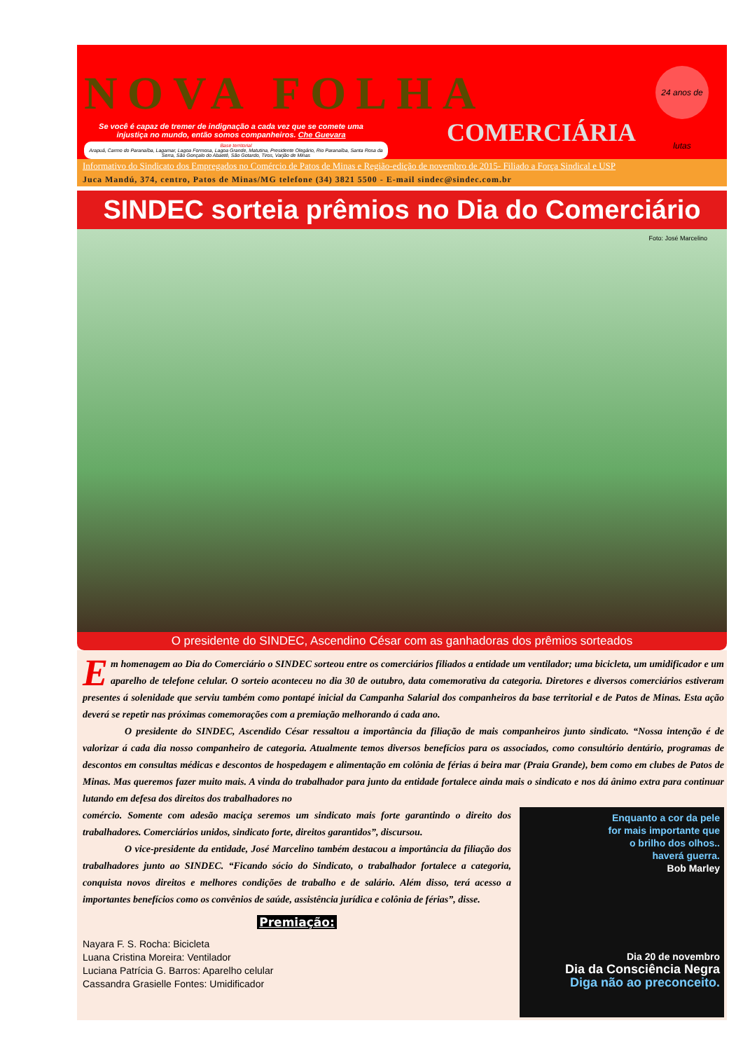NOVA FOLHA
24 anos de lutas
Se você é capaz de tremer de indignação a cada vez que se comete uma injustiça no mundo, então somos companheiros. Che Guevara
Base territorial
Arapuá, Carmo do Paranaíba, Lagamar, Lagoa Formosa, Lagoa Grande, Matutina, Presidente Olegário, Rio Paranaíba, Santa Rosa da Serra, São Gonçalo do Abaeté, São Gotardo, Tiros, Varjão de Minas
COMERCIÁRIA
Informativo do Sindicato dos Empregados no Comércio de Patos de Minas e Região-edição de novembro de 2015- Filiado a Força Sindical e USP
Juca Mandú, 374, centro, Patos de Minas/MG telefone (34) 3821 5500 - E-mail sindec@sindec.com.br
SINDEC sorteia prêmios no Dia do Comerciário
Foto: José Marcelino
O presidente do SINDEC, Ascendino César com as ganhadoras dos prêmios sorteados
Em homenagem ao Dia do Comerciário o SINDEC sorteou entre os comerciários filiados a entidade um ventilador; uma bicicleta, um umidificador e um aparelho de telefone celular. O sorteio aconteceu no dia 30 de outubro, data comemorativa da categoria. Diretores e diversos comerciários estiveram presentes á solenidade que serviu também como pontapé inicial da Campanha Salarial dos companheiros da base territorial e de Patos de Minas. Esta ação deverá se repetir nas próximas comemorações com a premiação melhorando á cada ano.
O presidente do SINDEC, Ascendido César ressaltou a importância da filiação de mais companheiros junto sindicato. “Nossa intenção é de valorizar á cada dia nosso companheiro de categoria. Atualmente temos diversos benefícios para os associados, como consultório dentário, programas de descontos em consultas médicas e descontos de hospedagem e alimentação em colônia de férias á beira mar (Praia Grande), bem como em clubes de Patos de Minas. Mas queremos fazer muito mais. A vinda do trabalhador para junto da entidade fortalece ainda mais o sindicato e nos dá ânimo extra para continuar lutando em defesa dos direitos dos trabalhadores no
Enquanto a cor da pele
for mais importante que
o brilho dos olhos..
haverá guerra.
Bob Marley
Dia 20 de novembro
Dia da Consciência Negra
Diga não ao preconceito.
comércio. Somente com adesão maciça seremos um sindicato mais forte garantindo o direito dos trabalhadores. Comerciários unidos, sindicato forte, direitos garantidos”, discursou.
O vice-presidente da entidade, José Marcelino também destacou a importância da filiação dos trabalhadores junto ao SINDEC. “Ficando sócio do Sindicato, o trabalhador fortalece a categoria, conquista novos direitos e melhores condições de trabalho e de salário. Além disso, terá acesso a importantes benefícios como os convênios de saúde, assistência jurídica e colônia de férias”, disse.
Premiação:
Nayara F. S. Rocha: Bicicleta
Luana Cristina Moreira: Ventilador
Luciana Patrícia G. Barros: Aparelho celular
Cassandra Grasielle Fontes: Umidificador